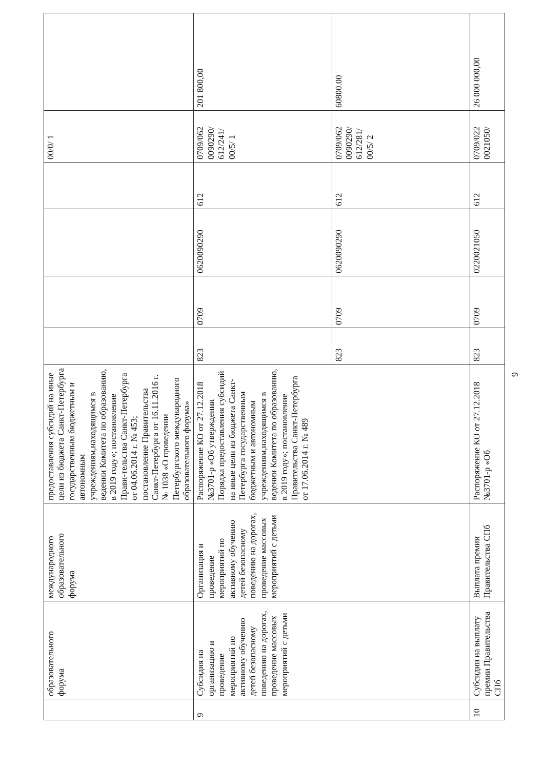| | образовательного форума | международного образовательного форума | предоставления субсидий на иные цели из бюджета Санкт-Петербурга государственным бюджетным и автономным учреждениям,находящимся в ведении Комитета по образованию, в 2019 году»; постановление Прави-тельства Санкт-Петербурга от 04.06.2014 г. № 453; постановление Правительства Санкт-Петербурга от 16.11.2016 г. № 1038 «О проведении Петербургского международного образовательного форума» | | | | | 00/0/ 1 | |
| 9 | Субсидия на организацию и проведение мероприятий по активному обучению детей безопасному поведению на дорогах, проведение массовых мероприятий с детьми | Организация и проведение мероприятий по активному обучению детей безопасному поведению на дорогах, проведение массовых мероприятий с детьми | Распоряжение КО от 27.12.2018 №3701-р «Об утверждении Порядка предоставления субсидий на иные цели из бюджета Санкт-Петербурга государственным бюджетным и автономным учреждениям,находящимся в ведении Комитета по образованию, в 2019 году»; постановление Правительства Санкт-Петербурга от 17.06.2014 г. № 489 | 823 | 0709 | 0620090290 | 612 | 0709/062 0090290/ 612/241/ 00/5/ 1 | 201 800,00 |
| | | | | 823 | 0709 | 0620090290 | 612 | 0709/062 0090290/ 612/281/ 00/5/ 2 | 60800.00 |
| 10 | Субсидии на выплату премии Правительства СПб | Выплата премии Правительства СПб | Распоряжение КО от 27.12.2018 №3701-р «Об | 823 | 0709 | 0220021050 | 612 | 0709/022 0021050/ | 26 000 000,00 |
9